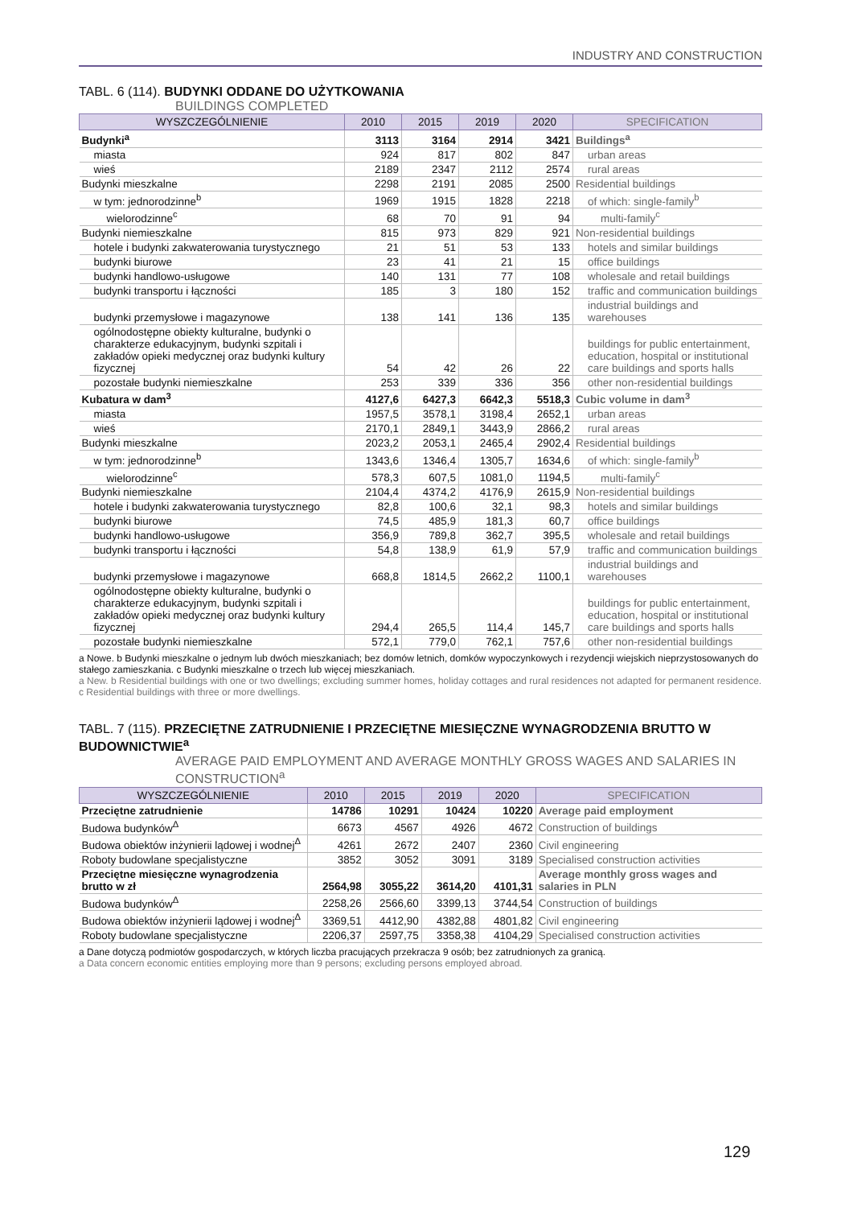INDUSTRY AND CONSTRUCTION
TABL. 6 (114). BUDYNKI ODDANE DO UŻYTKOWANIA
BUILDINGS COMPLETED
| WYSZCZEGÓLNIENIE | 2010 | 2015 | 2019 | 2020 | SPECIFICATION |
| --- | --- | --- | --- | --- | --- |
| Budynki<sup>a</sup> | 3113 | 3164 | 2914 | 3421 | Buildings<sup>a</sup> |
| miasta | 924 | 817 | 802 | 847 | urban areas |
| wieś | 2189 | 2347 | 2112 | 2574 | rural areas |
| Budynki mieszkalne | 2298 | 2191 | 2085 | 2500 | Residential buildings |
| w tym: jednorodzinne<sup>b</sup> | 1969 | 1915 | 1828 | 2218 | of which: single-family<sup>b</sup> |
| wielorodzinne<sup>c</sup> | 68 | 70 | 91 | 94 | multi-family<sup>c</sup> |
| Budynki niemieszkalne | 815 | 973 | 829 | 921 | Non-residential buildings |
| hotele i budynki zakwaterowania turystycznego | 21 | 51 | 53 | 133 | hotels and similar buildings |
| budynki biurowe | 23 | 41 | 21 | 15 | office buildings |
| budynki handlowo-usługowe | 140 | 131 | 77 | 108 | wholesale and retail buildings |
| budynki transportu i łączności | 185 | 3 | 180 | 152 | traffic and communication buildings |
| budynki przemysłowe i magazynowe | 138 | 141 | 136 | 135 | industrial buildings and warehouses |
| ogólnodostępne obiekty kulturalne, budynki o charakterze edukacyjnym, budynki szpitali i zakładów opieki medycznej oraz budynki kultury fizycznej | 54 | 42 | 26 | 22 | buildings for public entertainment, education, hospital or institutional care buildings and sports halls |
| pozostałe budynki niemieszkalne | 253 | 339 | 336 | 356 | other non-residential buildings |
| Kubatura w dam<sup>3</sup> | 4127,6 | 6427,3 | 6642,3 | 5518,3 | Cubic volume in dam<sup>3</sup> |
| miasta | 1957,5 | 3578,1 | 3198,4 | 2652,1 | urban areas |
| wieś | 2170,1 | 2849,1 | 3443,9 | 2866,2 | rural areas |
| Budynki mieszkalne | 2023,2 | 2053,1 | 2465,4 | 2902,4 | Residential buildings |
| w tym: jednorodzinne<sup>b</sup> | 1343,6 | 1346,4 | 1305,7 | 1634,6 | of which: single-family<sup>b</sup> |
| wielorodzinne<sup>c</sup> | 578,3 | 607,5 | 1081,0 | 1194,5 | multi-family<sup>c</sup> |
| Budynki niemieszkalne | 2104,4 | 4374,2 | 4176,9 | 2615,9 | Non-residential buildings |
| hotele i budynki zakwaterowania turystycznego | 82,8 | 100,6 | 32,1 | 98,3 | hotels and similar buildings |
| budynki biurowe | 74,5 | 485,9 | 181,3 | 60,7 | office buildings |
| budynki handlowo-usługowe | 356,9 | 789,8 | 362,7 | 395,5 | wholesale and retail buildings |
| budynki transportu i łączności | 54,8 | 138,9 | 61,9 | 57,9 | traffic and communication buildings |
| budynki przemysłowe i magazynowe | 668,8 | 1814,5 | 2662,2 | 1100,1 | industrial buildings and warehouses |
| ogólnodostępne obiekty kulturalne, budynki o charakterze edukacyjnym, budynki szpitali i zakładów opieki medycznej oraz budynki kultury fizycznej | 294,4 | 265,5 | 114,4 | 145,7 | buildings for public entertainment, education, hospital or institutional care buildings and sports halls |
| pozostałe budynki niemieszkalne | 572,1 | 779,0 | 762,1 | 757,6 | other non-residential buildings |
a Nowe. b Budynki mieszkalne o jednym lub dwóch mieszkaniach; bez domów letnich, domków wypoczynkowych i rezydencji wiejskich nieprzystosowanych do stałego zamieszkania. c Budynki mieszkalne o trzech lub więcej mieszkaniach.
a New. b Residential buildings with one or two dwellings; excluding summer homes, holiday cottages and rural residences not adapted for permanent residence. c Residential buildings with three or more dwellings.
TABL. 7 (115). PRZECIĘTNE ZATRUDNIENIE I PRZECIĘTNE MIESIĘCZNE WYNAGRODZENIA BRUTTO W BUDOWNICTWIE<sup>a</sup>
AVERAGE PAID EMPLOYMENT AND AVERAGE MONTHLY GROSS WAGES AND SALARIES IN CONSTRUCTION<sup>a</sup>
| WYSZCZEGÓLNIENIE | 2010 | 2015 | 2019 | 2020 | SPECIFICATION |
| --- | --- | --- | --- | --- | --- |
| Przeciętne zatrudnienie | 14786 | 10291 | 10424 | 10220 | Average paid employment |
| Budowa budynków<sup>Δ</sup> | 6673 | 4567 | 4926 | 4672 | Construction of buildings |
| Budowa obiektów inżynierii lądowej i wodnej<sup>Δ</sup> | 4261 | 2672 | 2407 | 2360 | Civil engineering |
| Roboty budowlane specjalistyczne | 3852 | 3052 | 3091 | 3189 | Specialised construction activities |
| Przeciętne miesięczne wynagrodzenia brutto w zł | 2564,98 | 3055,22 | 3614,20 | 4101,31 | Average monthly gross wages and salaries in PLN |
| Budowa budynków<sup>Δ</sup> | 2258,26 | 2566,60 | 3399,13 | 3744,54 | Construction of buildings |
| Budowa obiektów inżynierii lądowej i wodnej<sup>Δ</sup> | 3369,51 | 4412,90 | 4382,88 | 4801,82 | Civil engineering |
| Roboty budowlane specjalistyczne | 2206,37 | 2597,75 | 3358,38 | 4104,29 | Specialised construction activities |
a Dane dotyczą podmiotów gospodarczych, w których liczba pracujących przekracza 9 osób; bez zatrudnionych za granicą.
a Data concern economic entities employing more than 9 persons; excluding persons employed abroad.
129